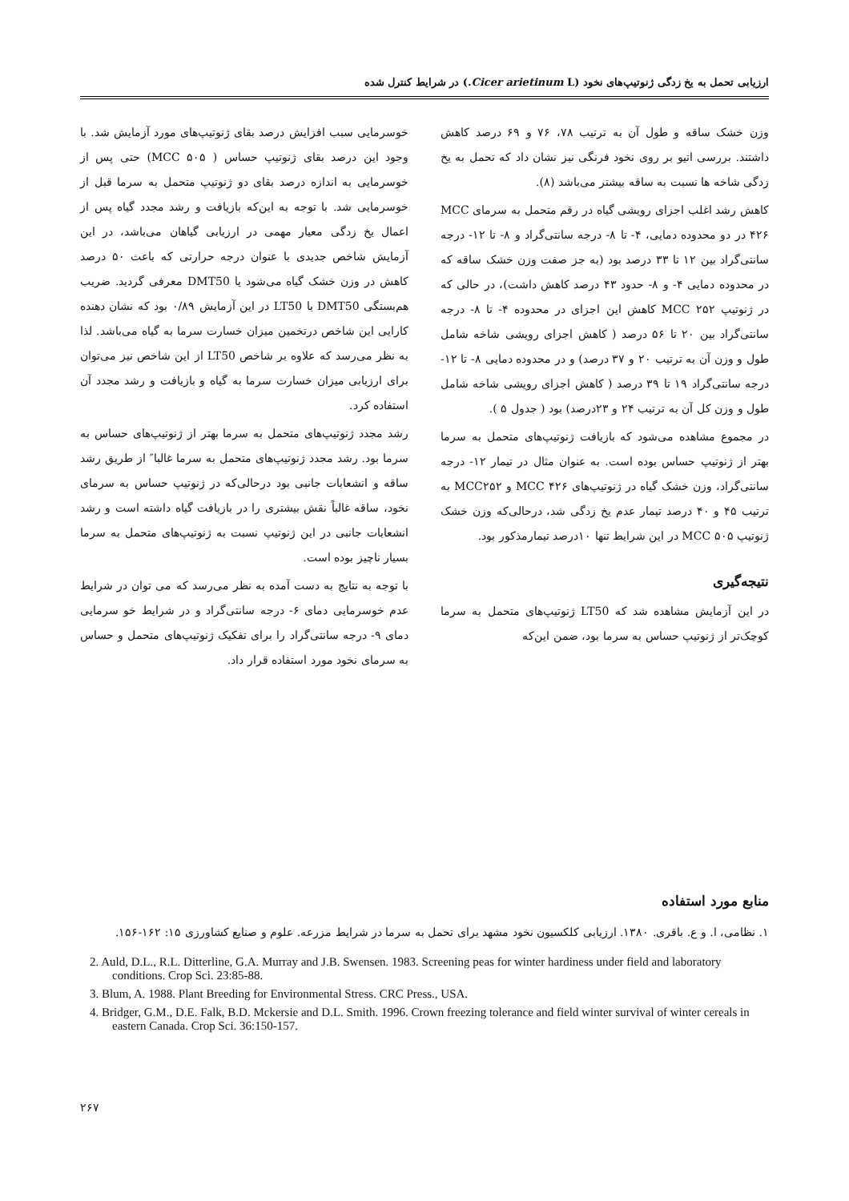ارزیابی تحمل به یخ زدگی ژنوتیپ‌های نخود (Cicer arietinum L.) در شرایط کنترل شده
وزن خشک ساقه و طول آن به ترتیب ۷۸، ۷۶ و ۶۹ درصد کاهش داشتند. بررسی اتیو بر روی نخود فرنگی نیز نشان داد که تحمل به یخ زدگی شاخه ها نسبت به ساقه بیشتر می‌باشد (۸).
کاهش رشد اغلب اجزای رویشی گیاه در رقم متحمل به سرمای MCC ۴۲۶ در دو محدوده دمایی، ۴- تا ۸- درجه سانتی‌گراد و ۸- تا ۱۲- درجه سانتی‌گراد بین ۱۲ تا ۳۳ درصد بود (به جز صفت وزن خشک ساقه که در محدوده دمایی ۴- و ۸- حدود ۴۳ درصد کاهش داشت)، در حالی که در ژنوتیپ MCC ۲۵۲ کاهش این اجزای در محدوده ۴- تا ۸- درجه سانتی‌گراد بین ۲۰ تا ۵۶ درصد ( کاهش اجزای رویشی شاخه شامل طول و وزن آن به ترتیب ۲۰ و ۳۷ درصد) و در محدوده دمایی ۸- تا ۱۲- درجه سانتی‌گراد ۱۹ تا ۳۹ درصد ( کاهش اجزای رویشی شاخه شامل طول و وزن کل آن به ترتیب ۲۴ و ۲۳درصد) بود ( جدول ۵ ).
در مجموع مشاهده می‌شود که بازیافت ژنوتیپ‌های متحمل به سرما بهتر از ژنوتیپ حساس بوده است. به عنوان مثال در تیمار ۱۲- درجه سانتی‌گراد، وزن خشک گیاه در ژنوتیپ‌های MCC ۴۲۶ و MCC۲۵۲ به ترتیب ۴۵ و ۴۰ درصد تیمار عدم یخ زدگی شد، درحالی‌که وزن خشک ژنوتیپ MCC ۵۰۵ در این شرایط تنها ۱۰درصد تیمارمذکور بود.
نتیجه‌گیری
در این آزمایش مشاهده شد که LT50 ژنوتیپ‌های متحمل به سرما کوچک‌تر از ژنوتیپ حساس به سرما بود، ضمن این‌که
خوسرمایی سبب افزایش درصد بقای ژنوتیپ‌های مورد آزمایش شد. با وجود این درصد بقای ژنوتیپ حساس ( MCC ۵۰۵) حتی پس از خوسرمایی به اندازه درصد بقای دو ژنوتیپ متحمل به سرما قبل از خوسرمایی شد. با توجه به این‌که بازیافت و رشد مجدد گیاه پس از اعمال یخ زدگی معیار مهمی در ارزیابی گیاهان می‌باشد، در این آزمایش شاخص جدیدی با عنوان درجه حرارتی که باعث ۵۰ درصد کاهش در وزن خشک گیاه می‌شود یا DMT50 معرفی گردید. ضریب هم‌بستگی DMT50 با LT50 در این آزمایش ۰/۸۹ بود که نشان دهنده کارایی این شاخص درتخمین میزان خسارت سرما به گیاه می‌باشد. لذا به نظر می‌رسد که علاوه بر شاخص LT50 از این شاخص نیز می‌توان برای ارزیابی میزان خسارت سرما به گیاه و بازیافت و رشد مجدد آن استفاده کرد.
رشد مجدد ژنوتیپ‌های متحمل به سرما بهتر از ژنوتیپ‌های حساس به سرما بود. رشد مجدد ژنوتیپ‌های متحمل به سرما غالبا″ از طریق رشد ساقه و انشعابات جانبی بود درحالی‌که در ژنوتیپ حساس به سرمای نخود، ساقه غالباً نقش بیشتری را در بازیافت گیاه داشته است و رشد انشعابات جانبی در این ژنوتیپ نسبت به ژنوتیپ‌های متحمل به سرما بسیار ناچیز بوده است.
با توجه به نتایج به دست آمده به نظر می‌رسد که می توان در شرایط عدم خوسرمایی دمای ۶- درجه سانتی‌گراد و در شرایط خو سرمایی دمای ۹- درجه سانتی‌گراد را برای تفکیک ژنوتیپ‌های متحمل و حساس به سرمای نخود مورد استفاده قرار داد.
منابع مورد استفاده
۱. نظامی، ا. و ع. باقری. ۱۳۸۰. ارزیابی کلکسیون نخود مشهد برای تحمل به سرما در شرایط مزرعه. علوم و صنایع کشاورزی ۱۵: ۱۶۲-۱۵۶.
2. Auld, D.L., R.L. Ditterline, G.A. Murray and J.B. Swensen. 1983. Screening peas for winter hardiness under field and laboratory conditions. Crop Sci. 23:85-88.
3. Blum, A. 1988. Plant Breeding for Environmental Stress. CRC Press., USA.
4. Bridger, G.M., D.E. Falk, B.D. Mckersie and D.L. Smith. 1996. Crown freezing tolerance and field winter survival of winter cereals in eastern Canada. Crop Sci. 36:150-157.
۲۶۷